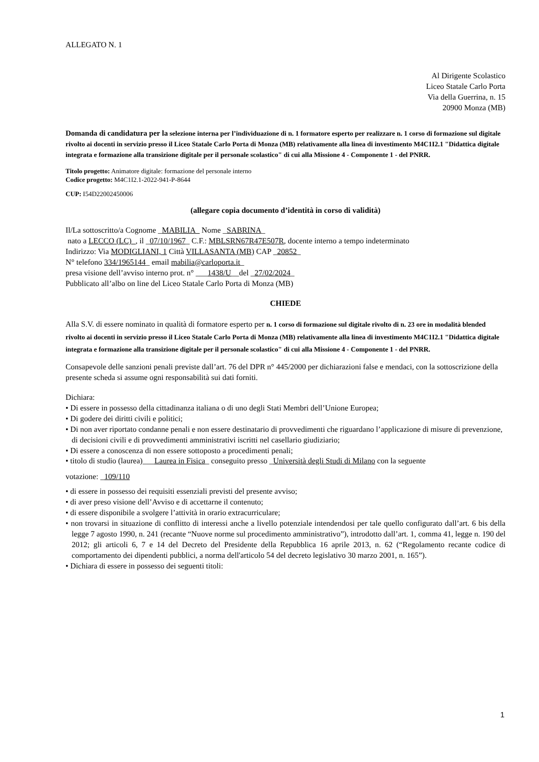ALLEGATO N. 1
Al Dirigente Scolastico
Liceo Statale Carlo Porta
Via della Guerrina, n. 15
20900 Monza (MB)
Domanda di candidatura per la selezione interna per l’individuazione di n. 1 formatore esperto per realizzare n. 1 corso di formazione sul digitale rivolto ai docenti in servizio presso il Liceo Statale Carlo Porta di Monza (MB) relativamente alla linea di investimento M4C1I2.1 "Didattica digitale integrata e formazione alla transizione digitale per il personale scolastico" di cui alla Missione 4 - Componente 1 - del PNRR.
Titolo progetto: Animatore digitale: formazione del personale interno
Codice progetto: M4C1I2.1-2022-941-P-8644
CUP: I54D22002450006
(allegare copia documento d’identità in corso di validità)
Il/La sottoscritto/a Cognome _MABILIA_ Nome _SABRINA_
nato a LECCO (LC)_, il _07/10/1967_ C.F.: MBLSRN67R47E507R, docente interno a tempo indeterminato
Indirizzo: Via MODIGLIANI, 1 Città VILLASANTA (MB) CAP _20852_
N° telefono 334/1965144_ email mabilia@carloporta.it_
presa visione dell’avviso interno prot. n° ___1438/U__del _27/02/2024_
Pubblicato all’albo on line del Liceo Statale Carlo Porta di Monza (MB)
CHIEDE
Alla S.V. di essere nominato in qualità di formatore esperto per n. 1 corso di formazione sul digitale rivolto di n. 23 ore in modalità blended rivolto ai docenti in servizio presso il Liceo Statale Carlo Porta di Monza (MB) relativamente alla linea di investimento M4C1I2.1 "Didattica digitale integrata e formazione alla transizione digitale per il personale scolastico" di cui alla Missione 4 - Componente 1 - del PNRR.
Consapevole delle sanzioni penali previste dall’art. 76 del DPR n° 445/2000 per dichiarazioni false e mendaci, con la sottoscrizione della presente scheda si assume ogni responsabilità sui dati forniti.
Dichiara:
• Di essere in possesso della cittadinanza italiana o di uno degli Stati Membri dell’Unione Europea;
• Di godere dei diritti civili e politici;
• Di non aver riportato condanne penali e non essere destinatario di provvedimenti che riguardano l’applicazione di misure di prevenzione, di decisioni civili e di provvedimenti amministrativi iscritti nel casellario giudiziario;
• Di essere a conoscenza di non essere sottoposto a procedimenti penali;
• titolo di studio (laurea)___Laurea in Fisica_ conseguito presso _Università degli Studi di Milano con la seguente
votazione: _109/110
• di essere in possesso dei requisiti essenziali previsti del presente avviso;
• di aver preso visione dell’Avviso e di accettarne il contenuto;
• di essere disponibile a svolgere l’attività in orario extracurriculare;
• non trovarsi in situazione di conflitto di interessi anche a livello potenziale intendendosi per tale quello configurato dall’art. 6 bis della legge 7 agosto 1990, n. 241 (recante “Nuove norme sul procedimento amministrativo”), introdotto dall’art. 1, comma 41, legge n. 190 del 2012; gli articoli 6, 7 e 14 del Decreto del Presidente della Repubblica 16 aprile 2013, n. 62 (“Regolamento recante codice di comportamento dei dipendenti pubblici, a norma dell'articolo 54 del decreto legislativo 30 marzo 2001, n. 165”).
• Dichiara di essere in possesso dei seguenti titoli:
1